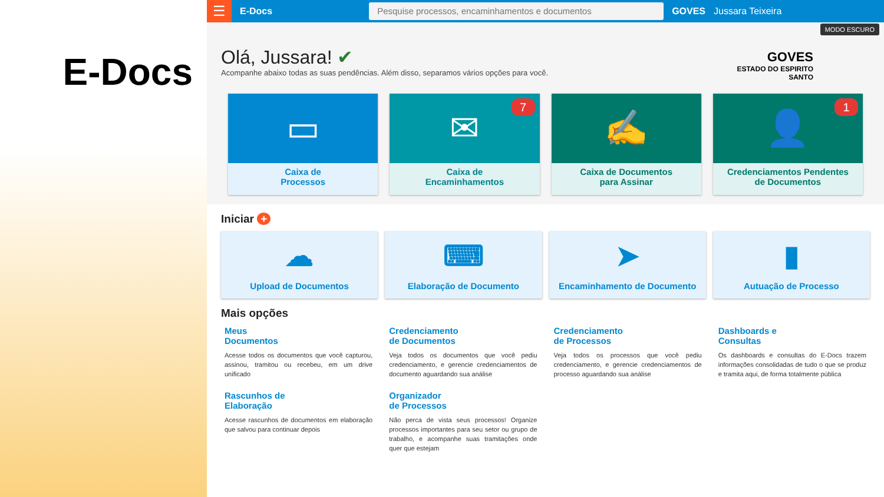E-Docs
☰
E-Docs
Pesquise processos, encaminhamentos e documentos
GOVES Jussara Teixeira
Olá, Jussara! ✔
Acompanhe abaixo todas as suas pendências. Além disso, separamos vários opções para você.
GOVES
ESTADO DO ESPIRITO
SANTO
MODO ESCURO
▭
Caixa de
Processos
✉ 7
Caixa de
Encaminhamentos
✍
Caixa de Documentos
para Assinar
👤 1
Credenciamentos Pendentes
de Documentos
Iniciar +
☁
Upload de Documentos
⌨
Elaboração de Documento
➤
Encaminhamento de Documento
▮
Autuação de Processo
Mais opções
Meus
Documentos
Acesse todos os documentos que você capturou, assinou, tramitou ou recebeu, em um drive unificado
Credenciamento
de Documentos
Veja todos os documentos que você pediu credenciamento, e gerencie credenciamentos de documento aguardando sua análise
Credenciamento
de Processos
Veja todos os processos que você pediu credenciamento, e gerencie credenciamentos de processo aguardando sua análise
Dashboards e
Consultas
Os dashboards e consultas do E-Docs trazem informações consolidadas de tudo o que se produz e tramita aqui, de forma totalmente pública
Rascunhos de
Elaboração
Acesse rascunhos de documentos em elaboração que salvou para continuar depois
Organizador
de Processos
Não perca de vista seus processos! Organize processos importantes para seu setor ou grupo de trabalho, e acompanhe suas tramitações onde quer que estejam